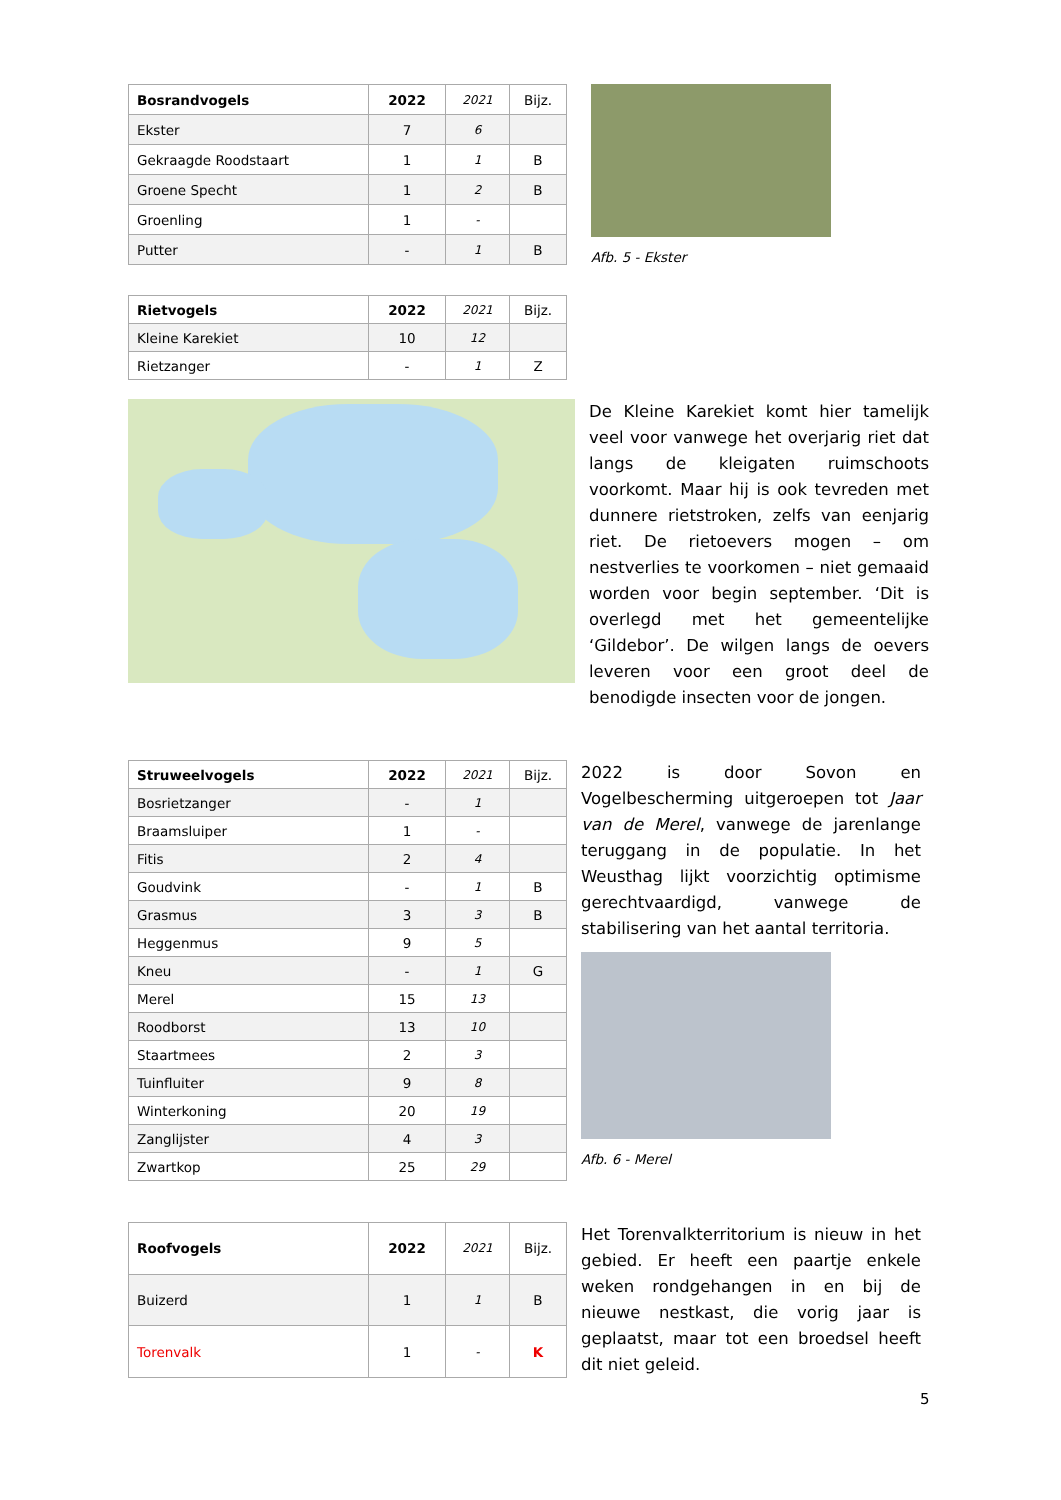| Bosrandvogels | 2022 | 2021 | Bijz. |
| --- | --- | --- | --- |
| Ekster | 7 | 6 | |
| Gekraagde Roodstaart | 1 | 1 | B |
| Groene Specht | 1 | 2 | B |
| Groenling | 1 | - | |
| Putter | - | 1 | B |
Afb. 5 - Ekster
| Rietvogels | 2022 | 2021 | Bijz. |
| --- | --- | --- | --- |
| Kleine Karekiet | 10 | 12 | |
| Rietzanger | - | 1 | Z |
De Kleine Karekiet komt hier tamelijk veel voor vanwege het overjarig riet dat langs de kleigaten ruimschoots voorkomt. Maar hij is ook tevreden met dunnere rietstroken, zelfs van eenjarig riet. De rietoevers mogen – om nestverlies te voorkomen – niet gemaaid worden voor begin september. ‘Dit is overlegd met het gemeentelijke ‘Gildebor’. De wilgen langs de oevers leveren voor een groot deel de benodigde insecten voor de jongen.
| Struweelvogels | 2022 | 2021 | Bijz. |
| --- | --- | --- | --- |
| Bosrietzanger | - | 1 | |
| Braamsluiper | 1 | - | |
| Fitis | 2 | 4 | |
| Goudvink | - | 1 | B |
| Grasmus | 3 | 3 | B |
| Heggenmus | 9 | 5 | |
| Kneu | - | 1 | G |
| Merel | 15 | 13 | |
| Roodborst | 13 | 10 | |
| Staartmees | 2 | 3 | |
| Tuinfluiter | 9 | 8 | |
| Winterkoning | 20 | 19 | |
| Zanglijster | 4 | 3 | |
| Zwartkop | 25 | 29 | |
2022 is door Sovon en Vogelbescherming uitgeroepen tot Jaar van de Merel, vanwege de jarenlange teruggang in de populatie. In het Weusthag lijkt voorzichtig optimisme gerechtvaardigd, vanwege de stabilisering van het aantal territoria.
Afb. 6 - Merel
| Roofvogels | 2022 | 2021 | Bijz. |
| --- | --- | --- | --- |
| Buizerd | 1 | 1 | B |
| Torenvalk | 1 | - | K |
Het Torenvalkterritorium is nieuw in het gebied. Er heeft een paartje enkele weken rondgehangen in en bij de nieuwe nestkast, die vorig jaar is geplaatst, maar tot een broedsel heeft dit niet geleid.
5